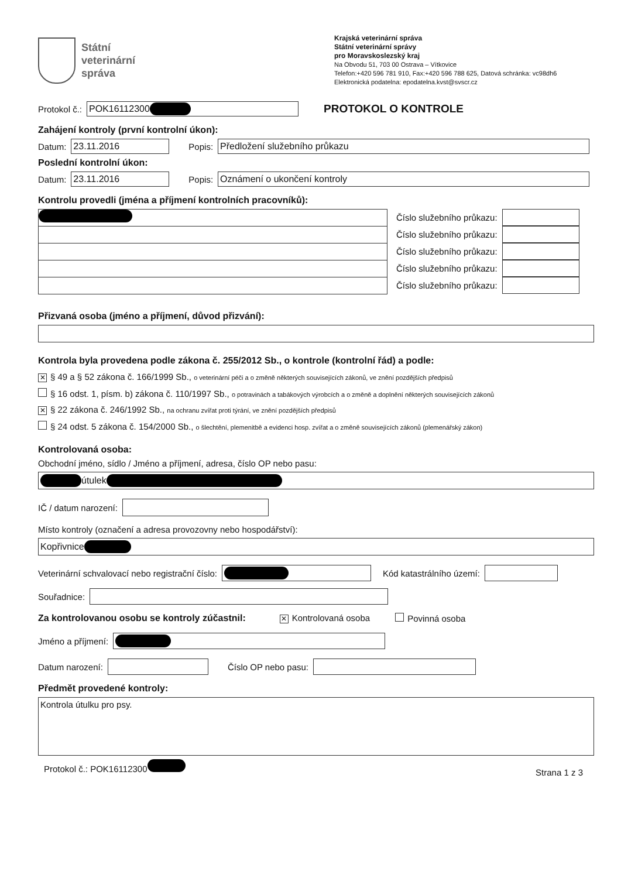Státní
veterinární
správa
Krajská veterinární správa
Státní veterinární správy
pro Moravskoslezský kraj
Na Obvodu 51, 703 00 Ostrava – Vítkovice
Telefon:+420 596 781 910, Fax:+420 596 788 625, Datová schránka: vc98dh6
Elektronická podatelna: epodatelna.kvst@svscr.cz
Protokol č.:
POK16112300
PROTOKOL O KONTROLE
Zahájení kontroly (první kontrolní úkon):
Datum:
23.11.2016
Popis:
Předložení služebního průkazu
Poslední kontrolní úkon:
Datum:
23.11.2016
Popis:
Oznámení o ukončení kontroly
Kontrolu provedli (jména a příjmení kontrolních pracovníků):
Číslo služebního průkazu:
Číslo služebního průkazu:
Číslo služebního průkazu:
Číslo služebního průkazu:
Číslo služebního průkazu:
Přizvaná osoba (jméno a příjmení, důvod přizvání):
Kontrola byla provedena podle zákona č. 255/2012 Sb., o kontrole (kontrolní řád) a podle:
✕ § 49 a § 52 zákona č. 166/1999 Sb., o veterinární péči a o změně některých souvisejících zákonů, ve znění pozdějších předpisů
§ 16 odst. 1, písm. b) zákona č. 110/1997 Sb., o potravinách a tabákových výrobcích a o změně a doplnění některých souvisejících zákonů
✕ § 22 zákona č. 246/1992 Sb., na ochranu zvířat proti týrání, ve znění pozdějších předpisů
§ 24 odst. 5 zákona č. 154/2000 Sb., o šlechtění, plemenitbě a evidenci hosp. zvířat a o změně souvisejících zákonů (plemenářský zákon)
Kontrolovaná osoba:
Obchodní jméno, sídlo / Jméno a příjmení, adresa, číslo OP nebo pasu:
útulek
IČ / datum narození:
Místo kontroly (označení a adresa provozovny nebo hospodářství):
Kopřivnice
Veterinární schvalovací nebo registrační číslo:
Kód katastrálního území:
Souřadnice:
Za kontrolovanou osobu se kontroly zúčastnil: ✕ Kontrolovaná osoba Povinná osoba
Jméno a příjmení:
Datum narození: Číslo OP nebo pasu:
Předmět provedené kontroly:
Kontrola útulku pro psy.
Protokol č.: POK16112300 Strana 1 z 3